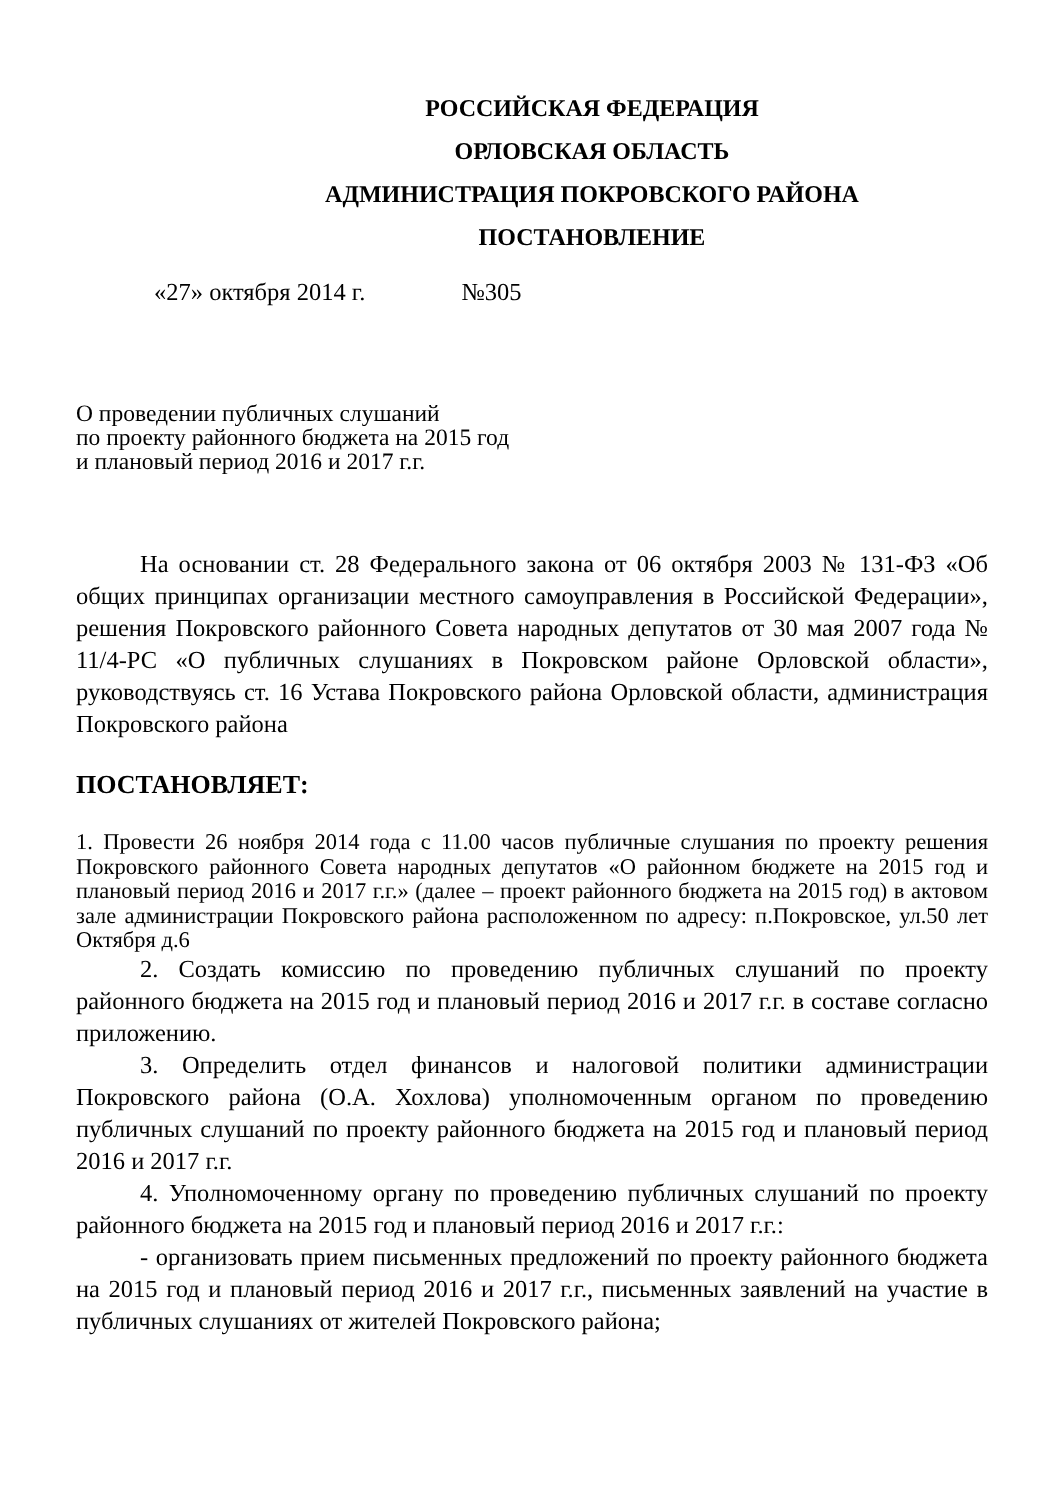РОССИЙСКАЯ ФЕДЕРАЦИЯ
ОРЛОВСКАЯ ОБЛАСТЬ
АДМИНИСТРАЦИЯ ПОКРОВСКОГО РАЙОНА
ПОСТАНОВЛЕНИЕ
«27» октября 2014 г. №305
О проведении публичных слушаний
по проекту районного бюджета на 2015 год
и плановый период 2016 и 2017 г.г.
На основании ст. 28 Федерального закона от 06 октября 2003 № 131-ФЗ «Об общих принципах организации местного самоуправления в Российской Федерации», решения Покровского районного Совета народных депутатов от 30 мая 2007 года № 11/4-РС «О публичных слушаниях в Покровском районе Орловской области», руководствуясь ст. 16 Устава Покровского района Орловской области, администрация Покровского района
ПОСТАНОВЛЯЕТ:
1. Провести 26 ноября 2014 года с 11.00 часов публичные слушания по проекту решения Покровского районного Совета народных депутатов «О районном бюджете на 2015 год и плановый период 2016 и 2017 г.г.» (далее – проект районного бюджета на 2015 год) в актовом зале администрации Покровского района расположенном по адресу: п.Покровское, ул.50 лет Октября д.6
2. Создать комиссию по проведению публичных слушаний по проекту районного бюджета на 2015 год и плановый период 2016 и 2017 г.г. в составе согласно приложению.
3. Определить отдел финансов и налоговой политики администрации Покровского района (О.А. Хохлова) уполномоченным органом по проведению публичных слушаний по проекту районного бюджета на 2015 год и плановый период 2016 и 2017 г.г.
4. Уполномоченному органу по проведению публичных слушаний по проекту районного бюджета на 2015 год и плановый период 2016 и 2017 г.г.:
- организовать прием письменных предложений по проекту районного бюджета на 2015 год и плановый период 2016 и 2017 г.г., письменных заявлений на участие в публичных слушаниях от жителей Покровского района;